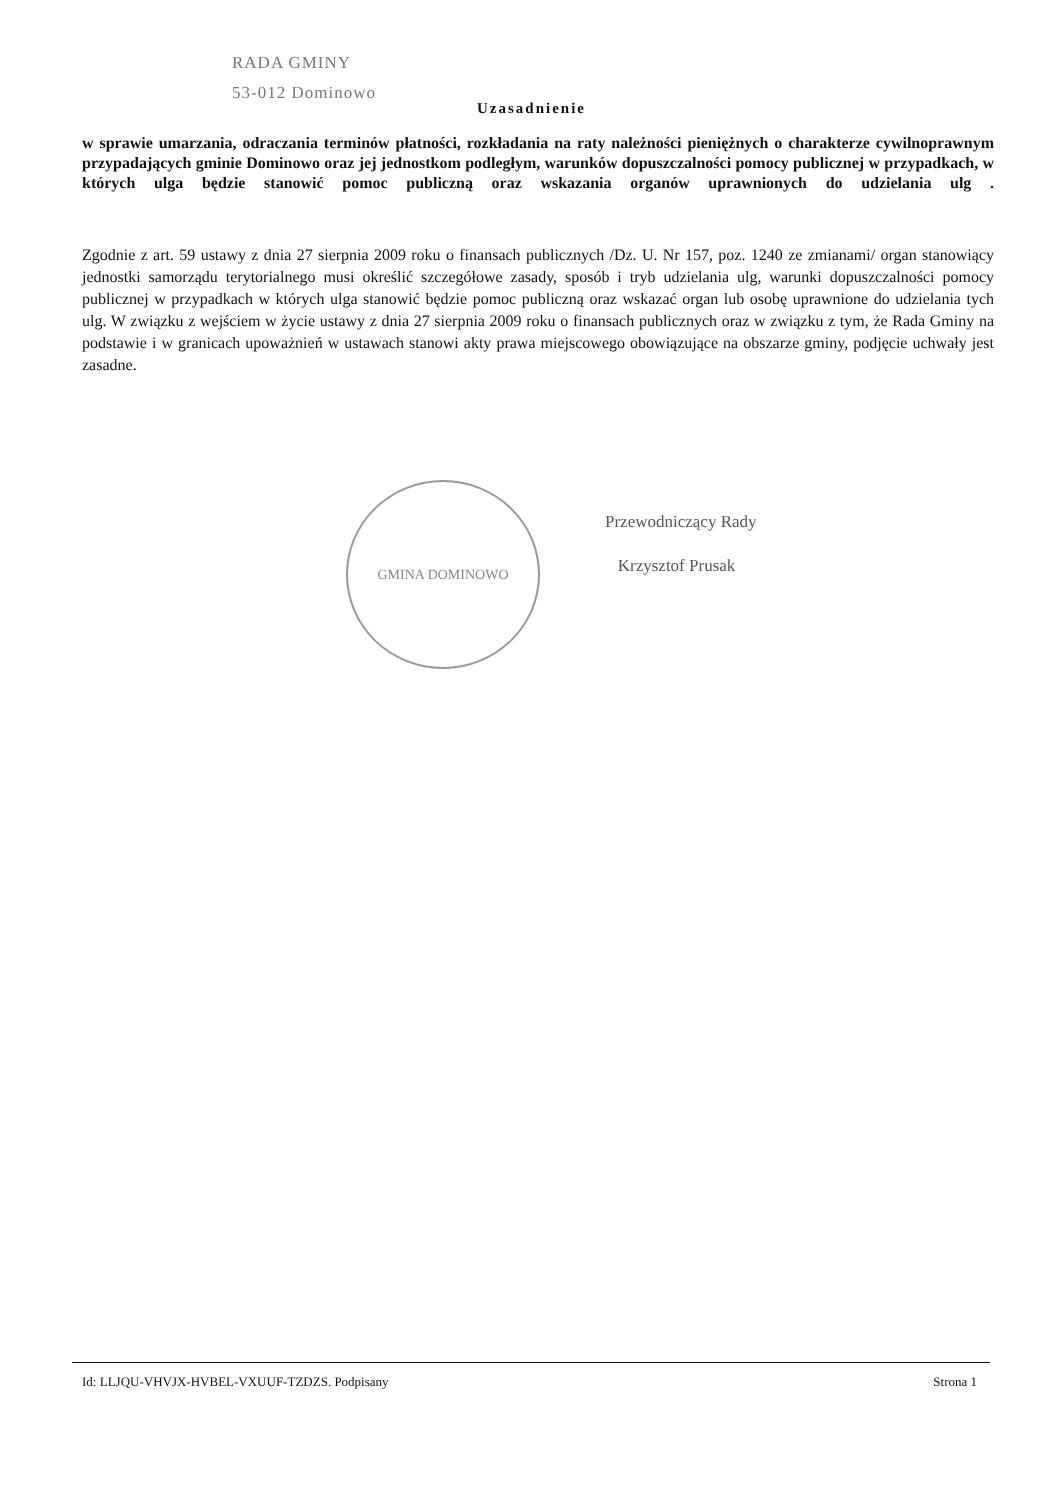RADA GMINY
53-012 Dominowo
Uzasadnienie
w sprawie umarzania, odraczania terminów płatności, rozkładania na raty należności pieniężnych o charakterze cywilnoprawnym przypadających gminie Dominowo oraz jej jednostkom podległym, warunków dopuszczalności pomocy publicznej w przypadkach, w których ulga będzie stanowić pomoc publiczną oraz wskazania organów uprawnionych do udzielania ulg .
Zgodnie z art. 59 ustawy z dnia 27 sierpnia 2009 roku o finansach publicznych /Dz. U. Nr 157, poz. 1240 ze zmianami/ organ stanowiący jednostki samorządu terytorialnego musi określić szczegółowe zasady, sposób i tryb udzielania ulg, warunki dopuszczalności pomocy publicznej w przypadkach w których ulga stanowić będzie pomoc publiczną oraz wskazać organ lub osobę uprawnione do udzielania tych ulg. W związku z wejściem w życie ustawy z dnia 27 sierpnia 2009 roku o finansach publicznych oraz w związku z tym, że Rada Gminy na podstawie i w granicach upoważnień w ustawach stanowi akty prawa miejscowego obowiązujące na obszarze gminy, podjęcie uchwały jest zasadne.
GMINA DOMINOWO
Przewodniczący Rady
Krzysztof Prusak
Id: LLJQU-VHVJX-HVBEL-VXUUF-TZDZS. Podpisany Strona 1